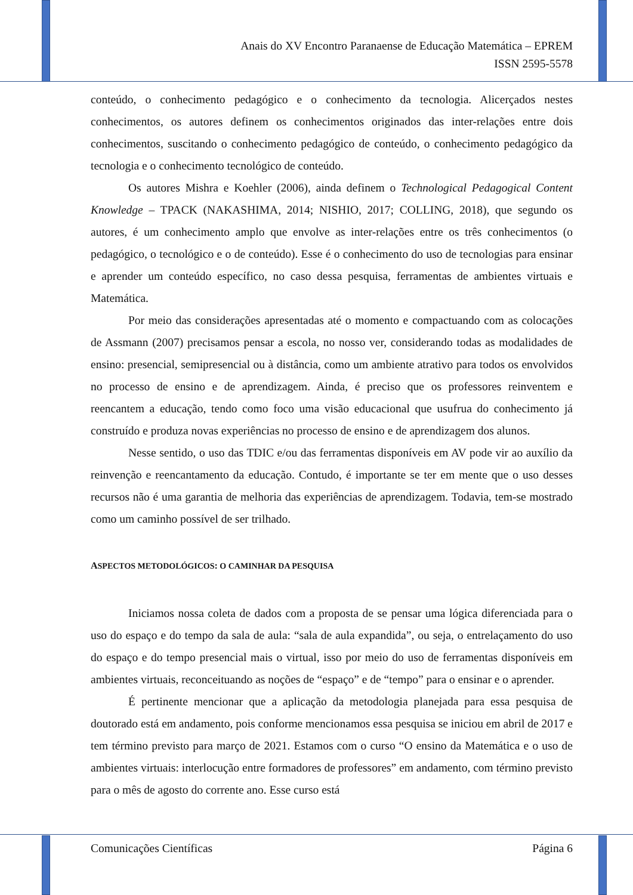Anais do XV Encontro Paranaense de Educação Matemática – EPREM
ISSN 2595-5578
conteúdo, o conhecimento pedagógico e o conhecimento da tecnologia. Alicerçados nestes conhecimentos, os autores definem os conhecimentos originados das inter-relações entre dois conhecimentos, suscitando o conhecimento pedagógico de conteúdo, o conhecimento pedagógico da tecnologia e o conhecimento tecnológico de conteúdo.
Os autores Mishra e Koehler (2006), ainda definem o Technological Pedagogical Content Knowledge – TPACK (NAKASHIMA, 2014; NISHIO, 2017; COLLING, 2018), que segundo os autores, é um conhecimento amplo que envolve as inter-relações entre os três conhecimentos (o pedagógico, o tecnológico e o de conteúdo). Esse é o conhecimento do uso de tecnologias para ensinar e aprender um conteúdo específico, no caso dessa pesquisa, ferramentas de ambientes virtuais e Matemática.
Por meio das considerações apresentadas até o momento e compactuando com as colocações de Assmann (2007) precisamos pensar a escola, no nosso ver, considerando todas as modalidades de ensino: presencial, semipresencial ou à distância, como um ambiente atrativo para todos os envolvidos no processo de ensino e de aprendizagem. Ainda, é preciso que os professores reinventem e reencantem a educação, tendo como foco uma visão educacional que usufrua do conhecimento já construído e produza novas experiências no processo de ensino e de aprendizagem dos alunos.
Nesse sentido, o uso das TDIC e/ou das ferramentas disponíveis em AV pode vir ao auxílio da reinvenção e reencantamento da educação. Contudo, é importante se ter em mente que o uso desses recursos não é uma garantia de melhoria das experiências de aprendizagem. Todavia, tem-se mostrado como um caminho possível de ser trilhado.
ASPECTOS METODOLÓGICOS: O CAMINHAR DA PESQUISA
Iniciamos nossa coleta de dados com a proposta de se pensar uma lógica diferenciada para o uso do espaço e do tempo da sala de aula: “sala de aula expandida”, ou seja, o entrelaçamento do uso do espaço e do tempo presencial mais o virtual, isso por meio do uso de ferramentas disponíveis em ambientes virtuais, reconceituando as noções de “espaço” e de “tempo” para o ensinar e o aprender.
É pertinente mencionar que a aplicação da metodologia planejada para essa pesquisa de doutorado está em andamento, pois conforme mencionamos essa pesquisa se iniciou em abril de 2017 e tem término previsto para março de 2021. Estamos com o curso “O ensino da Matemática e o uso de ambientes virtuais: interlocução entre formadores de professores” em andamento, com término previsto para o mês de agosto do corrente ano. Esse curso está
Comunicações Científicas Página 6